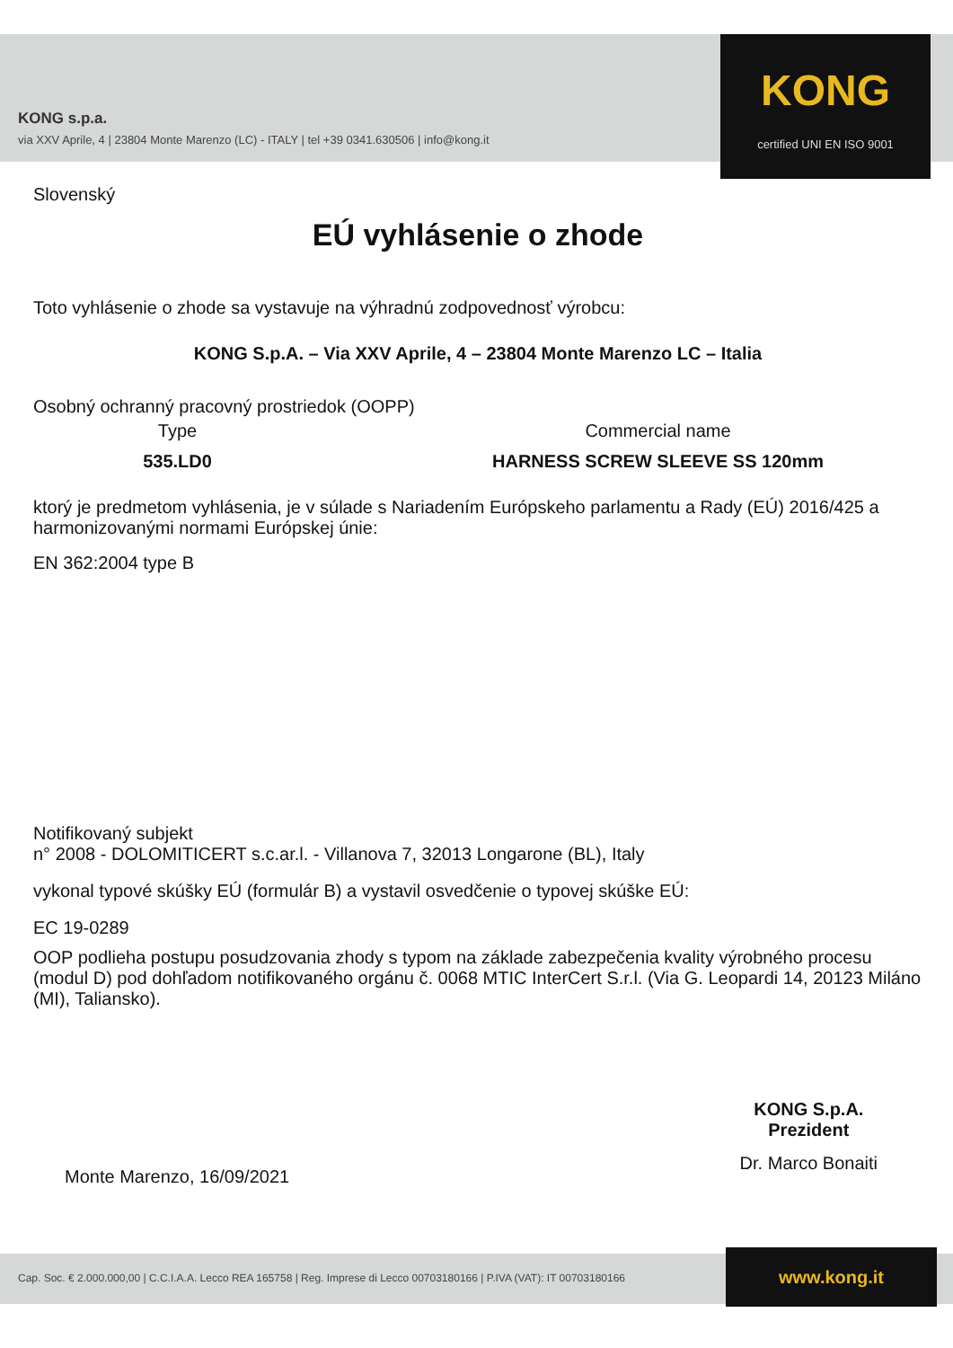KONG s.p.a.
via XXV Aprile, 4 | 23804 Monte Marenzo (LC) - ITALY | tel +39 0341.630506 | info@kong.it
KONG
certified UNI EN ISO 9001
Slovenský
EÚ vyhlásenie o zhode
Toto vyhlásenie o zhode sa vystavuje na výhradnú zodpovednosť výrobcu:
KONG S.p.A. – Via XXV Aprile, 4 – 23804 Monte Marenzo LC – Italia
Osobný ochranný pracovný prostriedok (OOPP)
Type
535.LD0
Commercial name
HARNESS SCREW SLEEVE SS 120mm
ktorý je predmetom vyhlásenia, je v súlade s Nariadením Európskeho parlamentu a Rady (EÚ) 2016/425 a harmonizovanými normami Európskej únie:
EN 362:2004 type B
Notifikovaný subjekt
n° 2008 - DOLOMITICERT s.c.ar.l. - Villanova 7, 32013 Longarone (BL), Italy
vykonal typové skúšky EÚ (formulár B) a vystavil osvedčenie o typovej skúške EÚ:
EC 19-0289
OOP podlieha postupu posudzovania zhody s typom na základe zabezpečenia kvality výrobného procesu (modul D) pod dohľadom notifikovaného orgánu č. 0068 MTIC InterCert S.r.l. (Via G. Leopardi 14, 20123 Miláno (MI), Taliansko).
Monte Marenzo, 16/09/2021
KONG S.p.A.
Prezident
Dr. Marco Bonaiti
Cap. Soc. € 2.000.000,00 | C.C.I.A.A. Lecco REA 165758 | Reg. Imprese di Lecco 00703180166 | P.IVA (VAT): IT 00703180166 www.kong.it